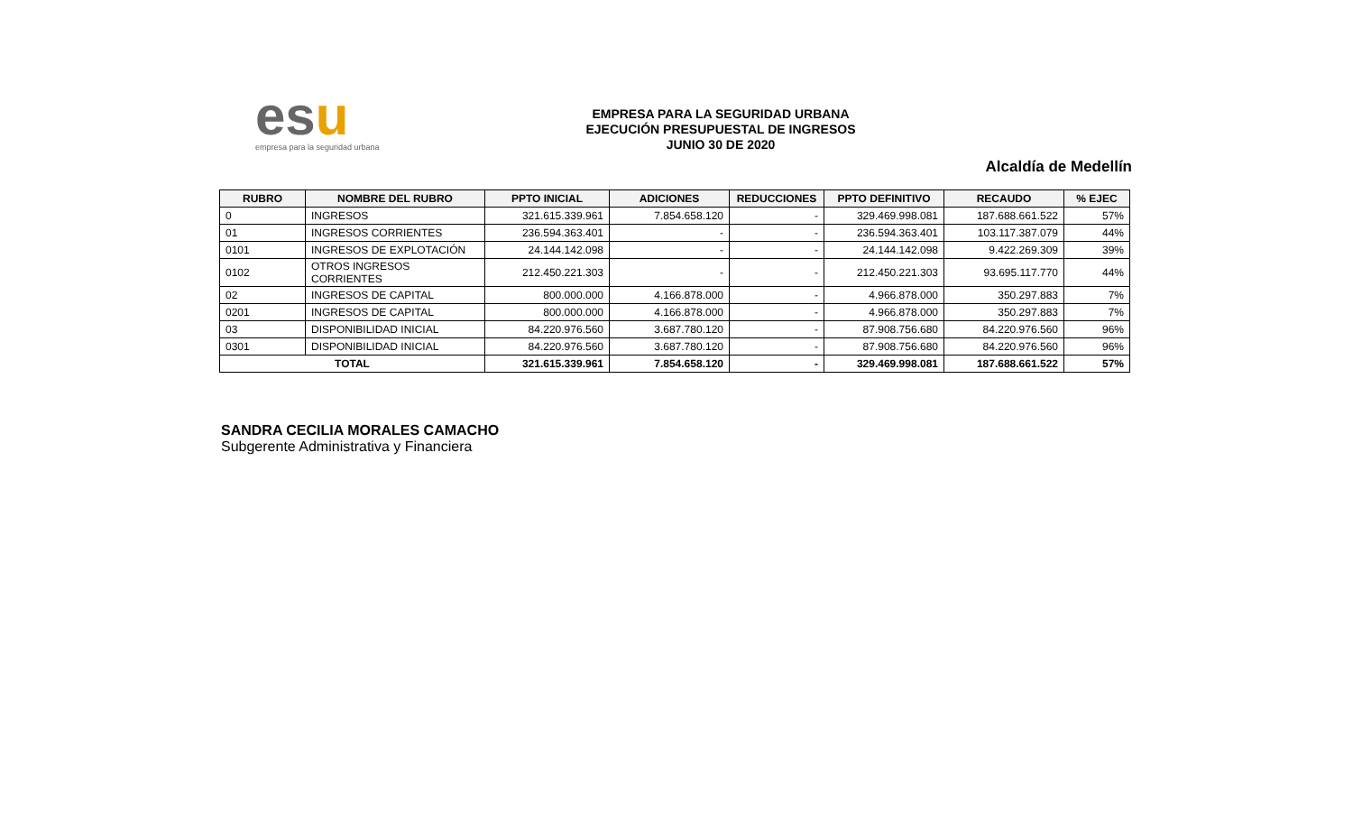esu
empresa para la seguridad urbana
EMPRESA PARA LA SEGURIDAD URBANA
EJECUCIÓN PRESUPUESTAL DE INGRESOS
JUNIO 30 DE 2020
Alcaldía de Medellín
| RUBRO | NOMBRE DEL RUBRO | PPTO INICIAL | ADICIONES | REDUCCIONES | PPTO DEFINITIVO | RECAUDO | % EJEC |
| --- | --- | --- | --- | --- | --- | --- | --- |
| 0 | INGRESOS | 321.615.339.961 | 7.854.658.120 | - | 329.469.998.081 | 187.688.661.522 | 57% |
| 01 | INGRESOS CORRIENTES | 236.594.363.401 | - | - | 236.594.363.401 | 103.117.387.079 | 44% |
| 0101 | INGRESOS DE EXPLOTACIÓN | 24.144.142.098 | - | - | 24.144.142.098 | 9.422.269.309 | 39% |
| 0102 | OTROS INGRESOS CORRIENTES | 212.450.221.303 | - | - | 212.450.221.303 | 93.695.117.770 | 44% |
| 02 | INGRESOS DE CAPITAL | 800.000.000 | 4.166.878.000 | - | 4.966.878.000 | 350.297.883 | 7% |
| 0201 | INGRESOS DE CAPITAL | 800.000.000 | 4.166.878.000 | - | 4.966.878.000 | 350.297.883 | 7% |
| 03 | DISPONIBILIDAD INICIAL | 84.220.976.560 | 3.687.780.120 | - | 87.908.756.680 | 84.220.976.560 | 96% |
| 0301 | DISPONIBILIDAD INICIAL | 84.220.976.560 | 3.687.780.120 | - | 87.908.756.680 | 84.220.976.560 | 96% |
| TOTAL | | 321.615.339.961 | 7.854.658.120 | - | 329.469.998.081 | 187.688.661.522 | 57% |
SANDRA CECILIA MORALES CAMACHO
Subgerente Administrativa y Financiera